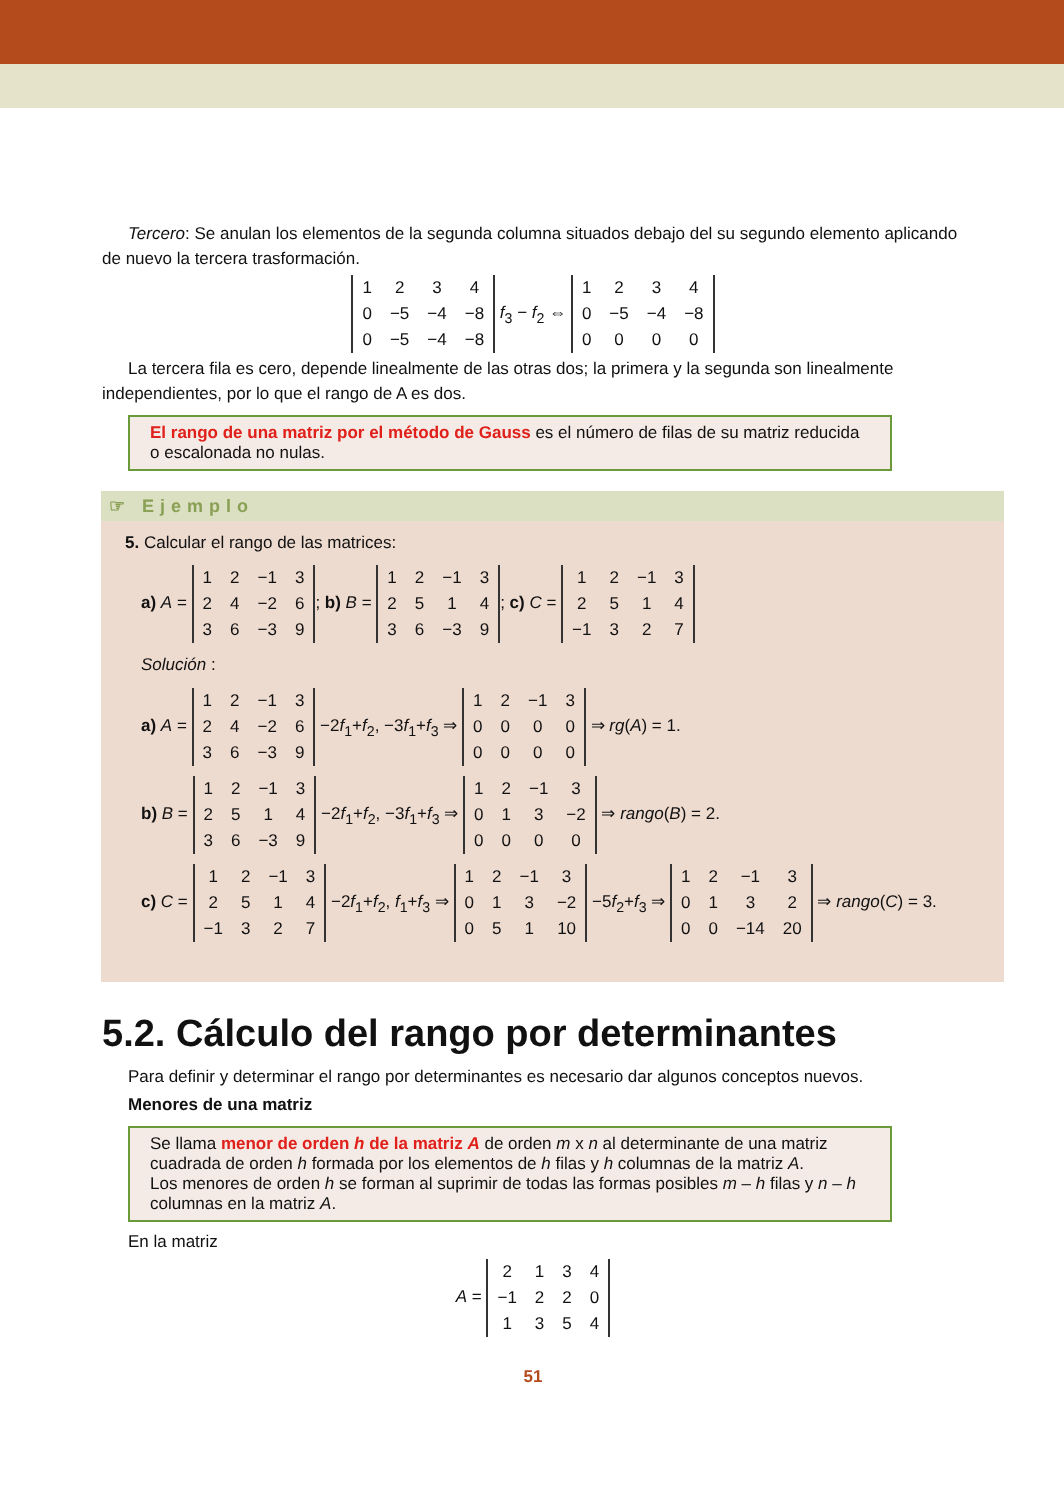Tercero: Se anulan los elementos de la segunda columna situados debajo del su segundo elemento aplicando de nuevo la tercera trasformación.
| 1 | 2 | 3 | 4 |
| 0 | −5 | −4 | −8 |
| 0 | −5 | −4 | −8 |
f<sub>3</sub> − f<sub>2</sub> ⇔
| 1 | 2 | 3 | 4 |
| 0 | −5 | −4 | −8 |
| 0 | 0 | 0 | 0 |
La tercera fila es cero, depende linealmente de las otras dos; la primera y la segunda son linealmente independientes, por lo que el rango de A es dos.
El rango de una matriz por el método de Gauss es el número de filas de su matriz reducida o escalonada no nulas.
☞ Ejemplo
5. Calcular el rango de las matrices:
a) A =
| 1 | 2 | −1 | 3 |
| 2 | 4 | −2 | 6 |
| 3 | 6 | −3 | 9 |
; b) B =
| 1 | 2 | −1 | 3 |
| 2 | 5 | 1 | 4 |
| 3 | 6 | −3 | 9 |
; c) C =
| 1 | 2 | −1 | 3 |
| 2 | 5 | 1 | 4 |
| −1 | 3 | 2 | 7 |
Solución :
a) A =
| 1 | 2 | −1 | 3 |
| 2 | 4 | −2 | 6 |
| 3 | 6 | −3 | 9 |
−2f<sub>1</sub>+f<sub>2</sub>, −3f<sub>1</sub>+f<sub>3</sub> ⇒
| 1 | 2 | −1 | 3 |
| 0 | 0 | 0 | 0 |
| 0 | 0 | 0 | 0 |
⇒ rg(A) = 1.
b) B =
| 1 | 2 | −1 | 3 |
| 2 | 5 | 1 | 4 |
| 3 | 6 | −3 | 9 |
−2f<sub>1</sub>+f<sub>2</sub>, −3f<sub>1</sub>+f<sub>3</sub> ⇒
| 1 | 2 | −1 | 3 |
| 0 | 1 | 3 | −2 |
| 0 | 0 | 0 | 0 |
⇒ rango(B) = 2.
c) C =
| 1 | 2 | −1 | 3 |
| 2 | 5 | 1 | 4 |
| −1 | 3 | 2 | 7 |
−2f<sub>1</sub>+f<sub>2</sub>, f<sub>1</sub>+f<sub>3</sub> ⇒
| 1 | 2 | −1 | 3 |
| 0 | 1 | 3 | −2 |
| 0 | 5 | 1 | 10 |
−5f<sub>2</sub>+f<sub>3</sub> ⇒
| 1 | 2 | −1 | 3 |
| 0 | 1 | 3 | 2 |
| 0 | 0 | −14 | 20 |
⇒ rango(C) = 3.
5.2. Cálculo del rango por determinantes
Para definir y determinar el rango por determinantes es necesario dar algunos conceptos nuevos.
Menores de una matriz
Se llama menor de orden h de la matriz A de orden m x n al determinante de una matriz cuadrada de orden h formada por los elementos de h filas y h columnas de la matriz A.
Los menores de orden h se forman al suprimir de todas las formas posibles m – h filas y n – h columnas en la matriz A.
En la matriz
A =
| 2 | 1 | 3 | 4 |
| −1 | 2 | 2 | 0 |
| 1 | 3 | 5 | 4 |
51